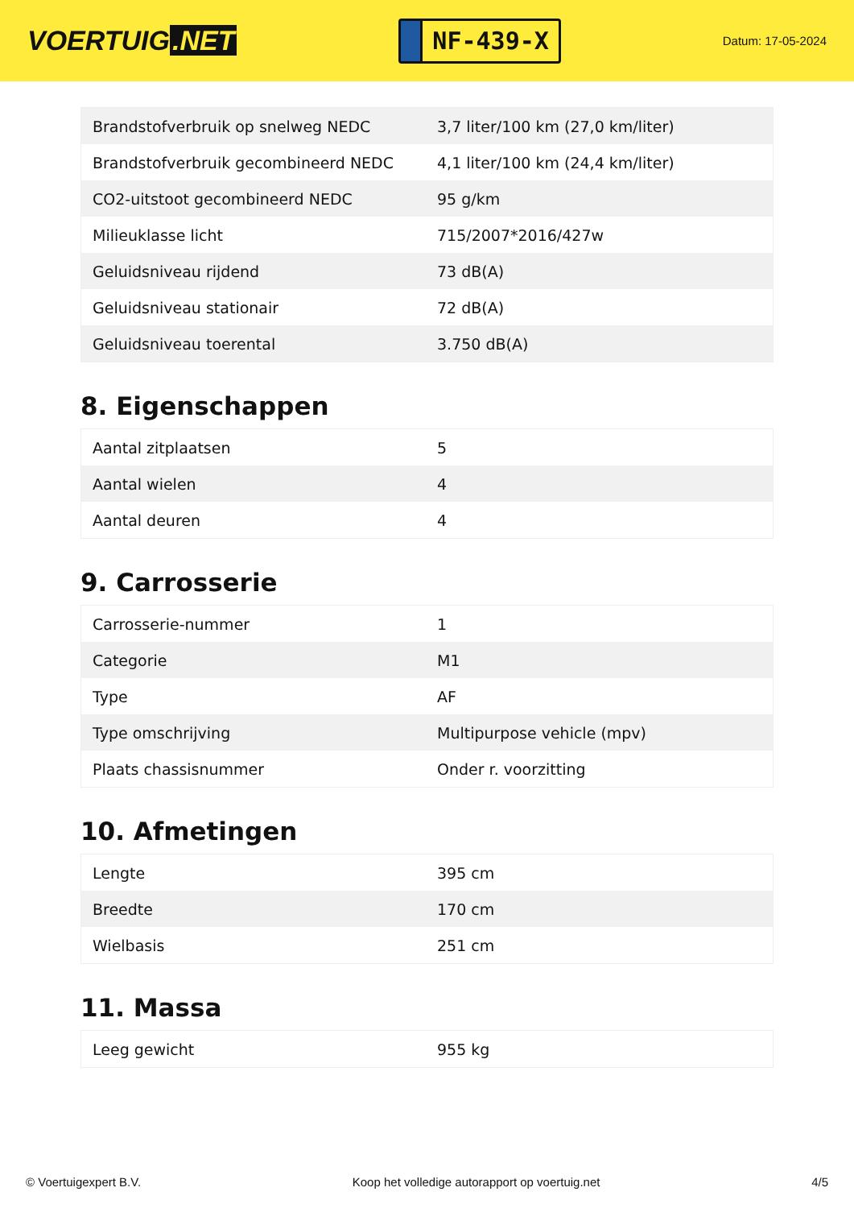VOERTUIG.NET
NF-439-X
Datum: 17-05-2024
| Brandstofverbruik op snelweg NEDC | 3,7 liter/100 km (27,0 km/liter) |
| Brandstofverbruik gecombineerd NEDC | 4,1 liter/100 km (24,4 km/liter) |
| CO2-uitstoot gecombineerd NEDC | 95 g/km |
| Milieuklasse licht | 715/2007*2016/427w |
| Geluidsniveau rijdend | 73 dB(A) |
| Geluidsniveau stationair | 72 dB(A) |
| Geluidsniveau toerental | 3.750 dB(A) |
8. Eigenschappen
| Aantal zitplaatsen | 5 |
| Aantal wielen | 4 |
| Aantal deuren | 4 |
9. Carrosserie
| Carrosserie-nummer | 1 |
| Categorie | M1 |
| Type | AF |
| Type omschrijving | Multipurpose vehicle (mpv) |
| Plaats chassisnummer | Onder r. voorzitting |
10. Afmetingen
| Lengte | 395 cm |
| Breedte | 170 cm |
| Wielbasis | 251 cm |
11. Massa
| Leeg gewicht | 955 kg |
© Voertuigexpert B.V. Koop het volledige autorapport op voertuig.net 4/5